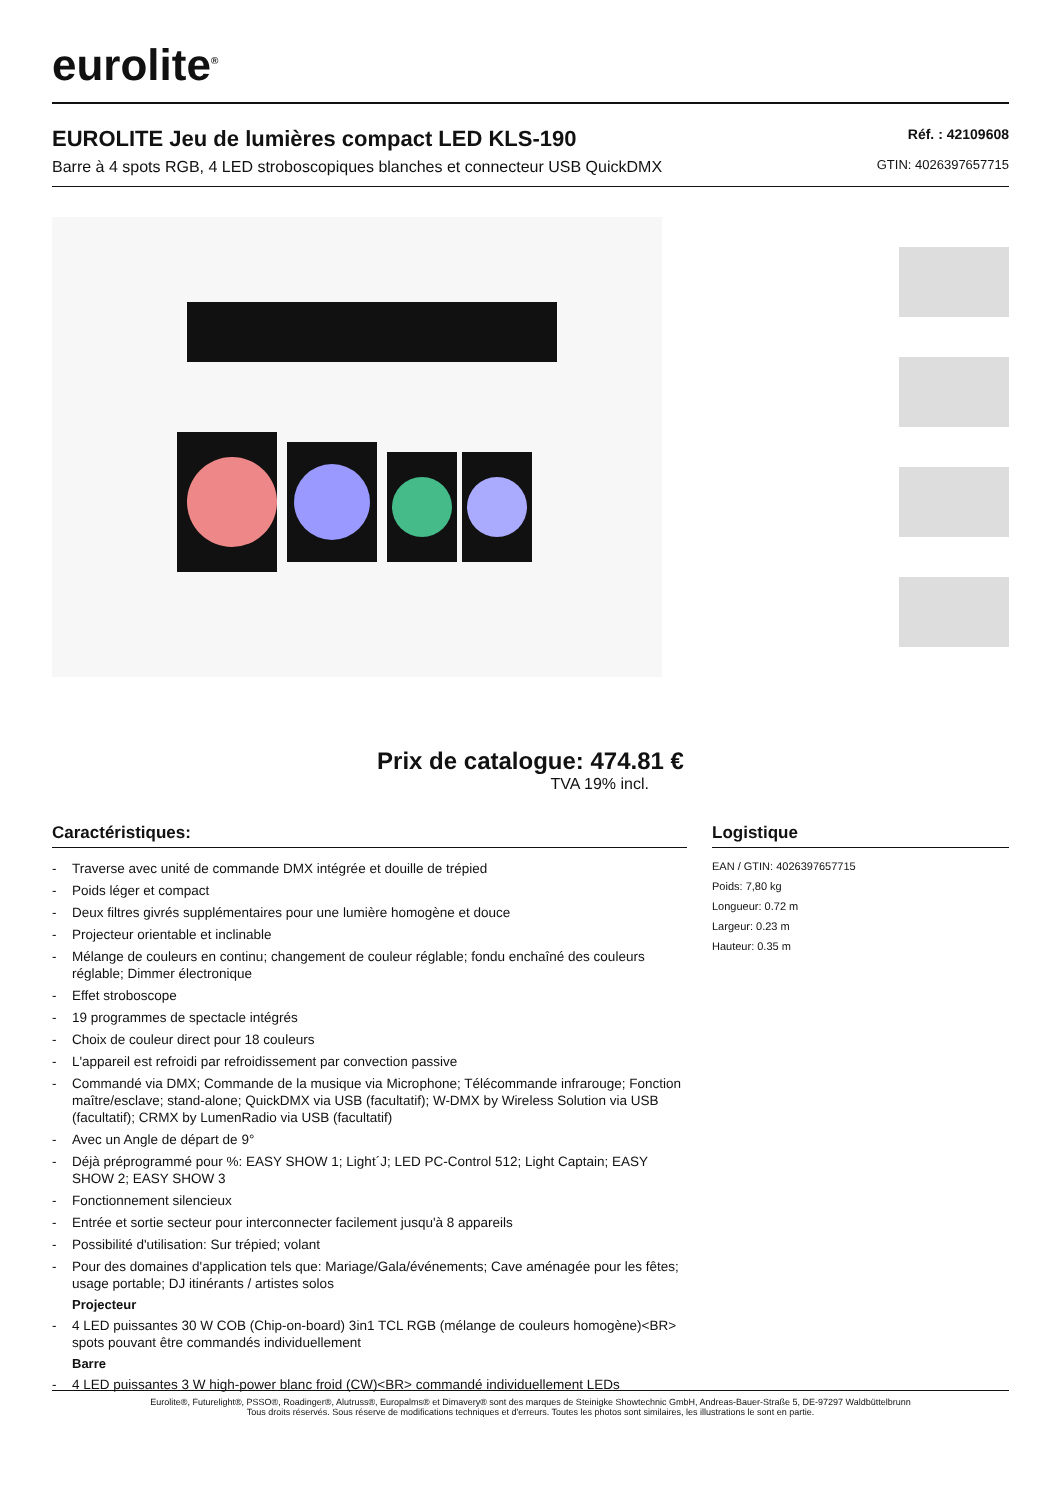eurolite<sup>®</sup>
EUROLITE Jeu de lumières compact LED KLS-190
Barre à 4 spots RGB, 4 LED stroboscopiques blanches et connecteur USB QuickDMX
Réf. : 42109608
GTIN: 4026397657715
Prix de catalogue: 474.81 €
TVA 19% incl.
Caractéristiques:
- Traverse avec unité de commande DMX intégrée et douille de trépied
- Poids léger et compact
- Deux filtres givrés supplémentaires pour une lumière homogène et douce
- Projecteur orientable et inclinable
- Mélange de couleurs en continu; changement de couleur réglable; fondu enchaîné des couleurs réglable; Dimmer électronique
- Effet stroboscope
- 19 programmes de spectacle intégrés
- Choix de couleur direct pour 18 couleurs
- L'appareil est refroidi par refroidissement par convection passive
- Commandé via DMX; Commande de la musique via Microphone; Télécommande infrarouge; Fonction maître/esclave; stand-alone; QuickDMX via USB (facultatif); W-DMX by Wireless Solution via USB (facultatif); CRMX by LumenRadio via USB (facultatif)
- Avec un Angle de départ de 9°
- Déjà préprogrammé pour %: EASY SHOW 1; Light´J; LED PC-Control 512; Light Captain; EASY SHOW 2; EASY SHOW 3
- Fonctionnement silencieux
- Entrée et sortie secteur pour interconnecter facilement jusqu'à 8 appareils
- Possibilité d'utilisation: Sur trépied; volant
- Pour des domaines d'application tels que: Mariage/Gala/événements; Cave aménagée pour les fêtes; usage portable; DJ itinérants / artistes solos
Projecteur
- 4 LED puissantes 30 W COB (Chip-on-board) 3in1 TCL RGB (mélange de couleurs homogène)<BR> spots pouvant être commandés individuellement
Barre
- 4 LED puissantes 3 W high-power blanc froid (CW)<BR> commandé individuellement LEDs
Logistique
EAN / GTIN: 4026397657715
Poids: 7,80 kg
Longueur: 0.72 m
Largeur: 0.23 m
Hauteur: 0.35 m
Eurolite®, Futurelight®, PSSO®, Roadinger®, Alutruss®, Europalms® et Dimavery® sont des marques de Steinigke Showtechnic GmbH, Andreas-Bauer-Straße 5, DE-97297 Waldbüttelbrunn
Tous droits réservés. Sous réserve de modifications techniques et d'erreurs. Toutes les photos sont similaires, les illustrations le sont en partie.